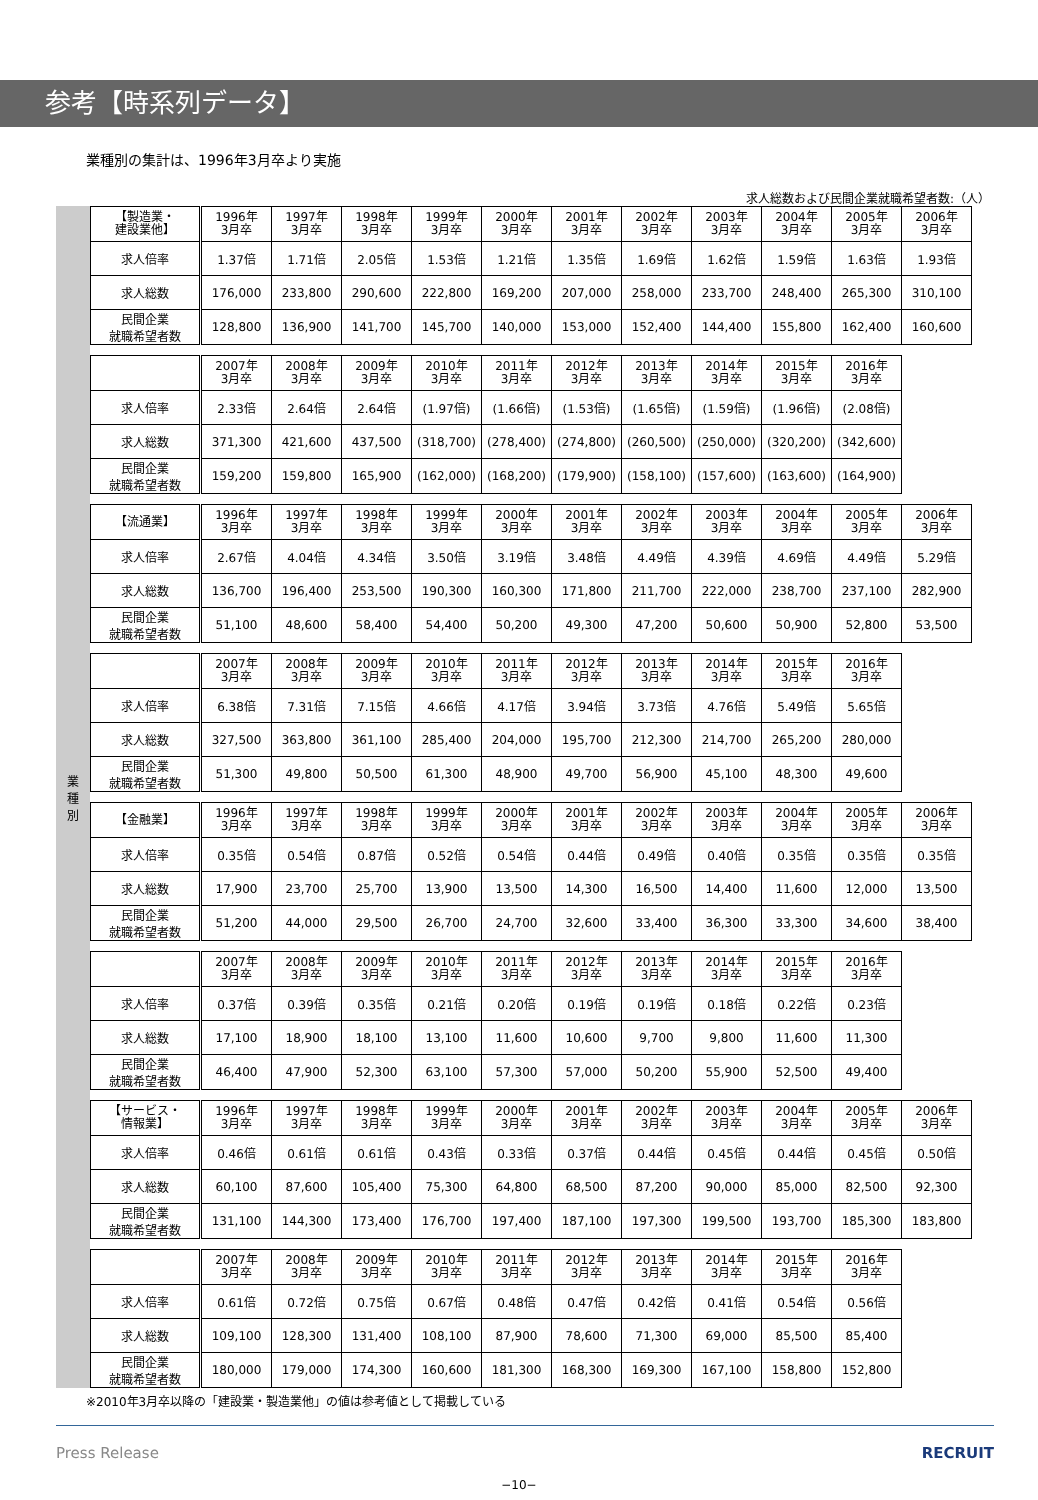参考【時系列データ】
業種別の集計は、1996年3月卒より実施
求人総数および民間企業就職希望者数:（人）
業
種
別
| 【製造業・ 建設業他】 | 1996年 3月卒 | 1997年 3月卒 | 1998年 3月卒 | 1999年 3月卒 | 2000年 3月卒 | 2001年 3月卒 | 2002年 3月卒 | 2003年 3月卒 | 2004年 3月卒 | 2005年 3月卒 | 2006年 3月卒 |
| --- | --- | --- | --- | --- | --- | --- | --- | --- | --- | --- | --- |
| 求人倍率 | 1.37倍 | 1.71倍 | 2.05倍 | 1.53倍 | 1.21倍 | 1.35倍 | 1.69倍 | 1.62倍 | 1.59倍 | 1.63倍 | 1.93倍 |
| 求人総数 | 176,000 | 233,800 | 290,600 | 222,800 | 169,200 | 207,000 | 258,000 | 233,700 | 248,400 | 265,300 | 310,100 |
| 民間企業 就職希望者数 | 128,800 | 136,900 | 141,700 | 145,700 | 140,000 | 153,000 | 152,400 | 144,400 | 155,800 | 162,400 | 160,600 |
| | 2007年 3月卒 | 2008年 3月卒 | 2009年 3月卒 | 2010年 3月卒 | 2011年 3月卒 | 2012年 3月卒 | 2013年 3月卒 | 2014年 3月卒 | 2015年 3月卒 | 2016年 3月卒 |
| --- | --- | --- | --- | --- | --- | --- | --- | --- | --- | --- |
| 求人倍率 | 2.33倍 | 2.64倍 | 2.64倍 | (1.97倍) | (1.66倍) | (1.53倍) | (1.65倍) | (1.59倍) | (1.96倍) | (2.08倍) |
| 求人総数 | 371,300 | 421,600 | 437,500 | (318,700) | (278,400) | (274,800) | (260,500) | (250,000) | (320,200) | (342,600) |
| 民間企業 就職希望者数 | 159,200 | 159,800 | 165,900 | (162,000) | (168,200) | (179,900) | (158,100) | (157,600) | (163,600) | (164,900) |
| 【流通業】 | 1996年 3月卒 | 1997年 3月卒 | 1998年 3月卒 | 1999年 3月卒 | 2000年 3月卒 | 2001年 3月卒 | 2002年 3月卒 | 2003年 3月卒 | 2004年 3月卒 | 2005年 3月卒 | 2006年 3月卒 |
| --- | --- | --- | --- | --- | --- | --- | --- | --- | --- | --- | --- |
| 求人倍率 | 2.67倍 | 4.04倍 | 4.34倍 | 3.50倍 | 3.19倍 | 3.48倍 | 4.49倍 | 4.39倍 | 4.69倍 | 4.49倍 | 5.29倍 |
| 求人総数 | 136,700 | 196,400 | 253,500 | 190,300 | 160,300 | 171,800 | 211,700 | 222,000 | 238,700 | 237,100 | 282,900 |
| 民間企業 就職希望者数 | 51,100 | 48,600 | 58,400 | 54,400 | 50,200 | 49,300 | 47,200 | 50,600 | 50,900 | 52,800 | 53,500 |
| | 2007年 3月卒 | 2008年 3月卒 | 2009年 3月卒 | 2010年 3月卒 | 2011年 3月卒 | 2012年 3月卒 | 2013年 3月卒 | 2014年 3月卒 | 2015年 3月卒 | 2016年 3月卒 |
| --- | --- | --- | --- | --- | --- | --- | --- | --- | --- | --- |
| 求人倍率 | 6.38倍 | 7.31倍 | 7.15倍 | 4.66倍 | 4.17倍 | 3.94倍 | 3.73倍 | 4.76倍 | 5.49倍 | 5.65倍 |
| 求人総数 | 327,500 | 363,800 | 361,100 | 285,400 | 204,000 | 195,700 | 212,300 | 214,700 | 265,200 | 280,000 |
| 民間企業 就職希望者数 | 51,300 | 49,800 | 50,500 | 61,300 | 48,900 | 49,700 | 56,900 | 45,100 | 48,300 | 49,600 |
| 【金融業】 | 1996年 3月卒 | 1997年 3月卒 | 1998年 3月卒 | 1999年 3月卒 | 2000年 3月卒 | 2001年 3月卒 | 2002年 3月卒 | 2003年 3月卒 | 2004年 3月卒 | 2005年 3月卒 | 2006年 3月卒 |
| --- | --- | --- | --- | --- | --- | --- | --- | --- | --- | --- | --- |
| 求人倍率 | 0.35倍 | 0.54倍 | 0.87倍 | 0.52倍 | 0.54倍 | 0.44倍 | 0.49倍 | 0.40倍 | 0.35倍 | 0.35倍 | 0.35倍 |
| 求人総数 | 17,900 | 23,700 | 25,700 | 13,900 | 13,500 | 14,300 | 16,500 | 14,400 | 11,600 | 12,000 | 13,500 |
| 民間企業 就職希望者数 | 51,200 | 44,000 | 29,500 | 26,700 | 24,700 | 32,600 | 33,400 | 36,300 | 33,300 | 34,600 | 38,400 |
| | 2007年 3月卒 | 2008年 3月卒 | 2009年 3月卒 | 2010年 3月卒 | 2011年 3月卒 | 2012年 3月卒 | 2013年 3月卒 | 2014年 3月卒 | 2015年 3月卒 | 2016年 3月卒 |
| --- | --- | --- | --- | --- | --- | --- | --- | --- | --- | --- |
| 求人倍率 | 0.37倍 | 0.39倍 | 0.35倍 | 0.21倍 | 0.20倍 | 0.19倍 | 0.19倍 | 0.18倍 | 0.22倍 | 0.23倍 |
| 求人総数 | 17,100 | 18,900 | 18,100 | 13,100 | 11,600 | 10,600 | 9,700 | 9,800 | 11,600 | 11,300 |
| 民間企業 就職希望者数 | 46,400 | 47,900 | 52,300 | 63,100 | 57,300 | 57,000 | 50,200 | 55,900 | 52,500 | 49,400 |
| 【サービス・ 情報業】 | 1996年 3月卒 | 1997年 3月卒 | 1998年 3月卒 | 1999年 3月卒 | 2000年 3月卒 | 2001年 3月卒 | 2002年 3月卒 | 2003年 3月卒 | 2004年 3月卒 | 2005年 3月卒 | 2006年 3月卒 |
| --- | --- | --- | --- | --- | --- | --- | --- | --- | --- | --- | --- |
| 求人倍率 | 0.46倍 | 0.61倍 | 0.61倍 | 0.43倍 | 0.33倍 | 0.37倍 | 0.44倍 | 0.45倍 | 0.44倍 | 0.45倍 | 0.50倍 |
| 求人総数 | 60,100 | 87,600 | 105,400 | 75,300 | 64,800 | 68,500 | 87,200 | 90,000 | 85,000 | 82,500 | 92,300 |
| 民間企業 就職希望者数 | 131,100 | 144,300 | 173,400 | 176,700 | 197,400 | 187,100 | 197,300 | 199,500 | 193,700 | 185,300 | 183,800 |
| | 2007年 3月卒 | 2008年 3月卒 | 2009年 3月卒 | 2010年 3月卒 | 2011年 3月卒 | 2012年 3月卒 | 2013年 3月卒 | 2014年 3月卒 | 2015年 3月卒 | 2016年 3月卒 |
| --- | --- | --- | --- | --- | --- | --- | --- | --- | --- | --- |
| 求人倍率 | 0.61倍 | 0.72倍 | 0.75倍 | 0.67倍 | 0.48倍 | 0.47倍 | 0.42倍 | 0.41倍 | 0.54倍 | 0.56倍 |
| 求人総数 | 109,100 | 128,300 | 131,400 | 108,100 | 87,900 | 78,600 | 71,300 | 69,000 | 85,500 | 85,400 |
| 民間企業 就職希望者数 | 180,000 | 179,000 | 174,300 | 160,600 | 181,300 | 168,300 | 169,300 | 167,100 | 158,800 | 152,800 |
※2010年3月卒以降の「建設業・製造業他」の値は参考値として掲載している
Press Release RECRUIT
−10−